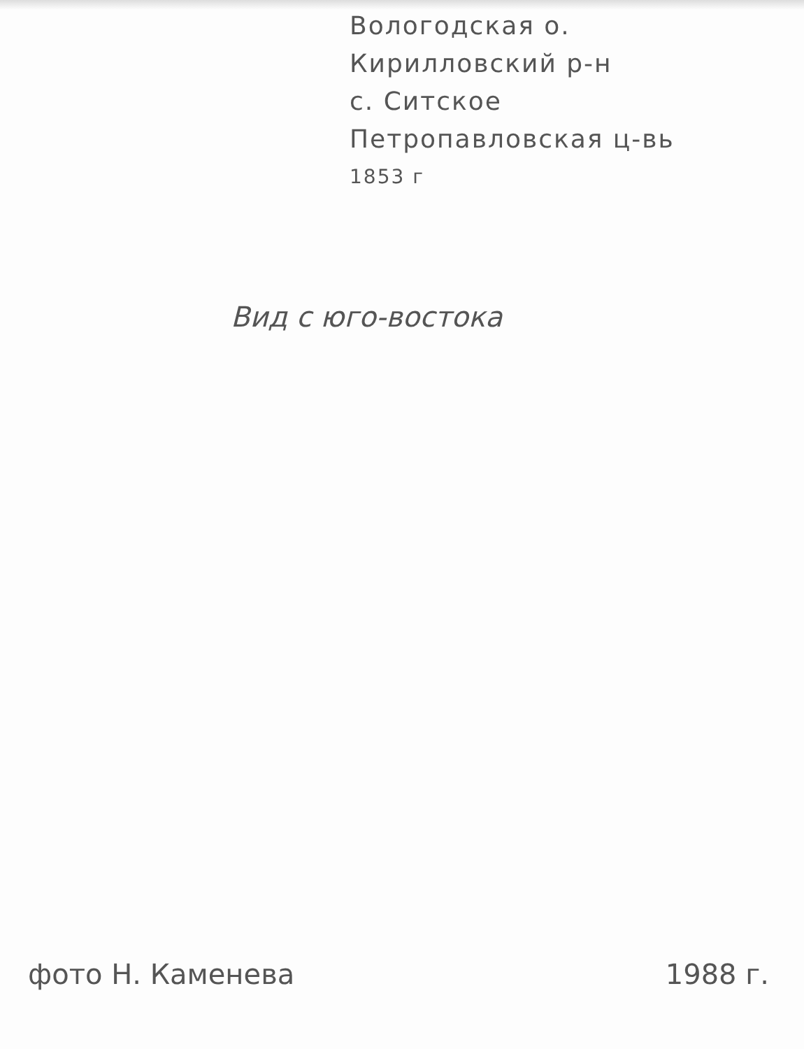Вологодская о.
Кирилловский р-н
с. Ситское
Петропавловская ц-вь
1853 г
Вид с юго-востока
фото Н. Каменева 1988 г.